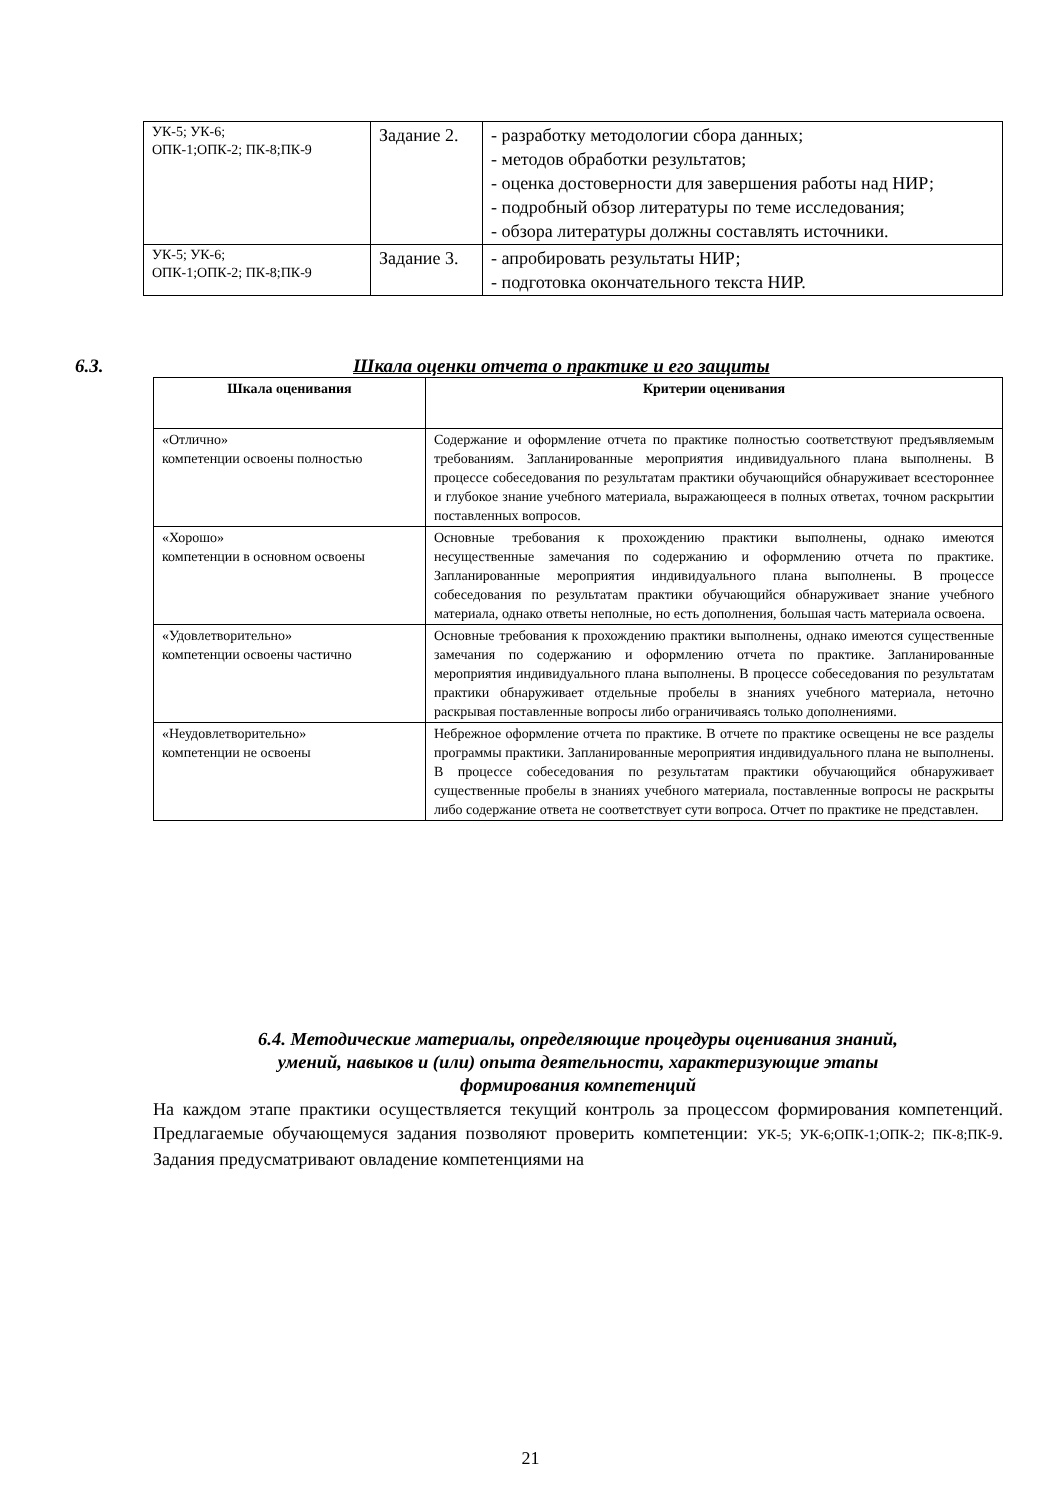| УК-5; УК-6; ОПК-1;ОПК-2; ПК-8;ПК-9 | Задание 2. | - разработку методологии сбора данных; - методов обработки результатов; - оценка достоверности для завершения работы над НИР; - подробный обзор литературы по теме исследования; - обзора литературы должны составлять источники. |
| УК-5; УК-6; ОПК-1;ОПК-2; ПК-8;ПК-9 | Задание 3. | - апробировать результаты НИР; - подготовка окончательного текста НИР. |
6.3. Шкала оценки отчета о практике и его защиты
| Шкала оценивания | Критерии оценивания |
| --- | --- |
| «Отлично» компетенции освоены полностью | Содержание и оформление отчета по практике полностью соответствуют предъявляемым требованиям. Запланированные мероприятия индивидуального плана выполнены. В процессе собеседования по результатам практики обучающийся обнаруживает всестороннее и глубокое знание учебного материала, выражающееся в полных ответах, точном раскрытии поставленных вопросов. |
| «Хорошо» компетенции в основном освоены | Основные требования к прохождению практики выполнены, однако имеются несущественные замечания по содержанию и оформлению отчета по практике. Запланированные мероприятия индивидуального плана выполнены. В процессе собеседования по результатам практики обучающийся обнаруживает знание учебного материала, однако ответы неполные, но есть дополнения, большая часть материала освоена. |
| «Удовлетворительно» компетенции освоены частично | Основные требования к прохождению практики выполнены, однако имеются существенные замечания по содержанию и оформлению отчета по практике. Запланированные мероприятия индивидуального плана выполнены. В процессе собеседования по результатам практики обнаруживает отдельные пробелы в знаниях учебного материала, неточно раскрывая поставленные вопросы либо ограничиваясь только дополнениями. |
| «Неудовлетворительно» компетенции не освоены | Небрежное оформление отчета по практике. В отчете по практике освещены не все разделы программы практики. Запланированные мероприятия индивидуального плана не выполнены. В процессе собеседования по результатам практики обучающийся обнаруживает существенные пробелы в знаниях учебного материала, поставленные вопросы не раскрыты либо содержание ответа не соответствует сути вопроса. Отчет по практике не представлен. |
6.4. Методические материалы, определяющие процедуры оценивания знаний,
умений, навыков и (или) опыта деятельности, характеризующие этапы
формирования компетенций
На каждом этапе практики осуществляется текущий контроль за процессом формирования компетенций. Предлагаемые обучающемуся задания позволяют проверить компетенции: УК-5; УК-6;ОПК-1;ОПК-2; ПК-8;ПК-9. Задания предусматривают овладение компетенциями на
21